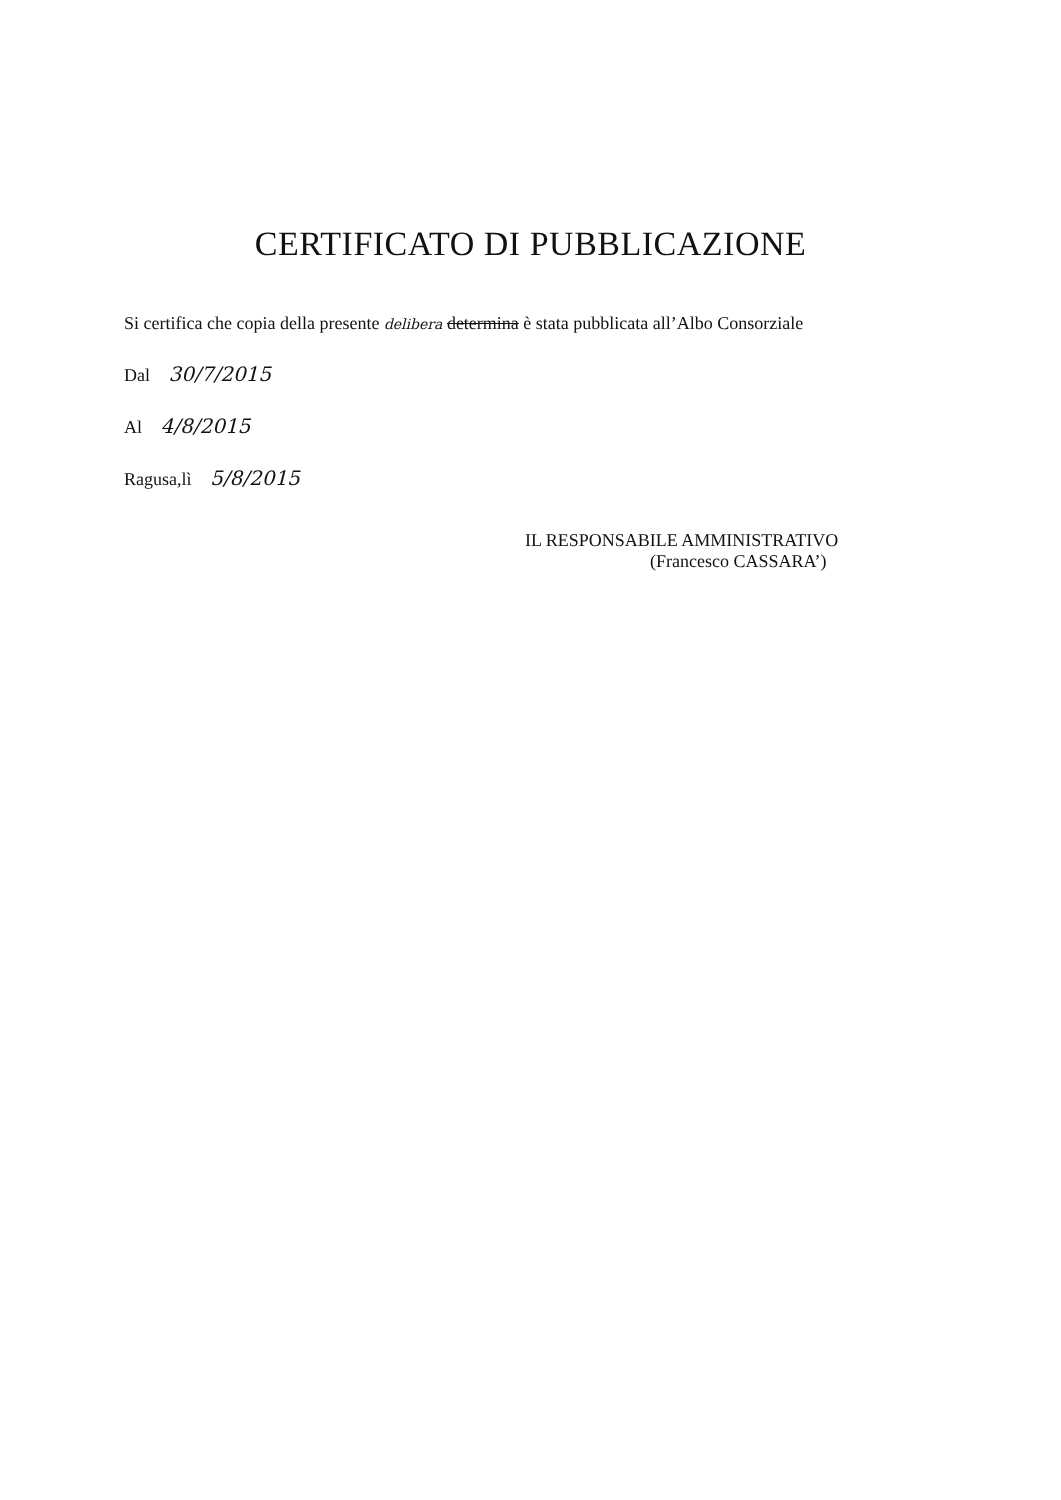CERTIFICATO DI PUBBLICAZIONE
Si certifica che copia della presente delibera determina è stata pubblicata all’Albo Consorziale
Dal 30/7/2015
Al 4/8/2015
Ragusa,lì 5/8/2015
IL RESPONSABILE AMMINISTRATIVO
(Francesco CASSARA’)